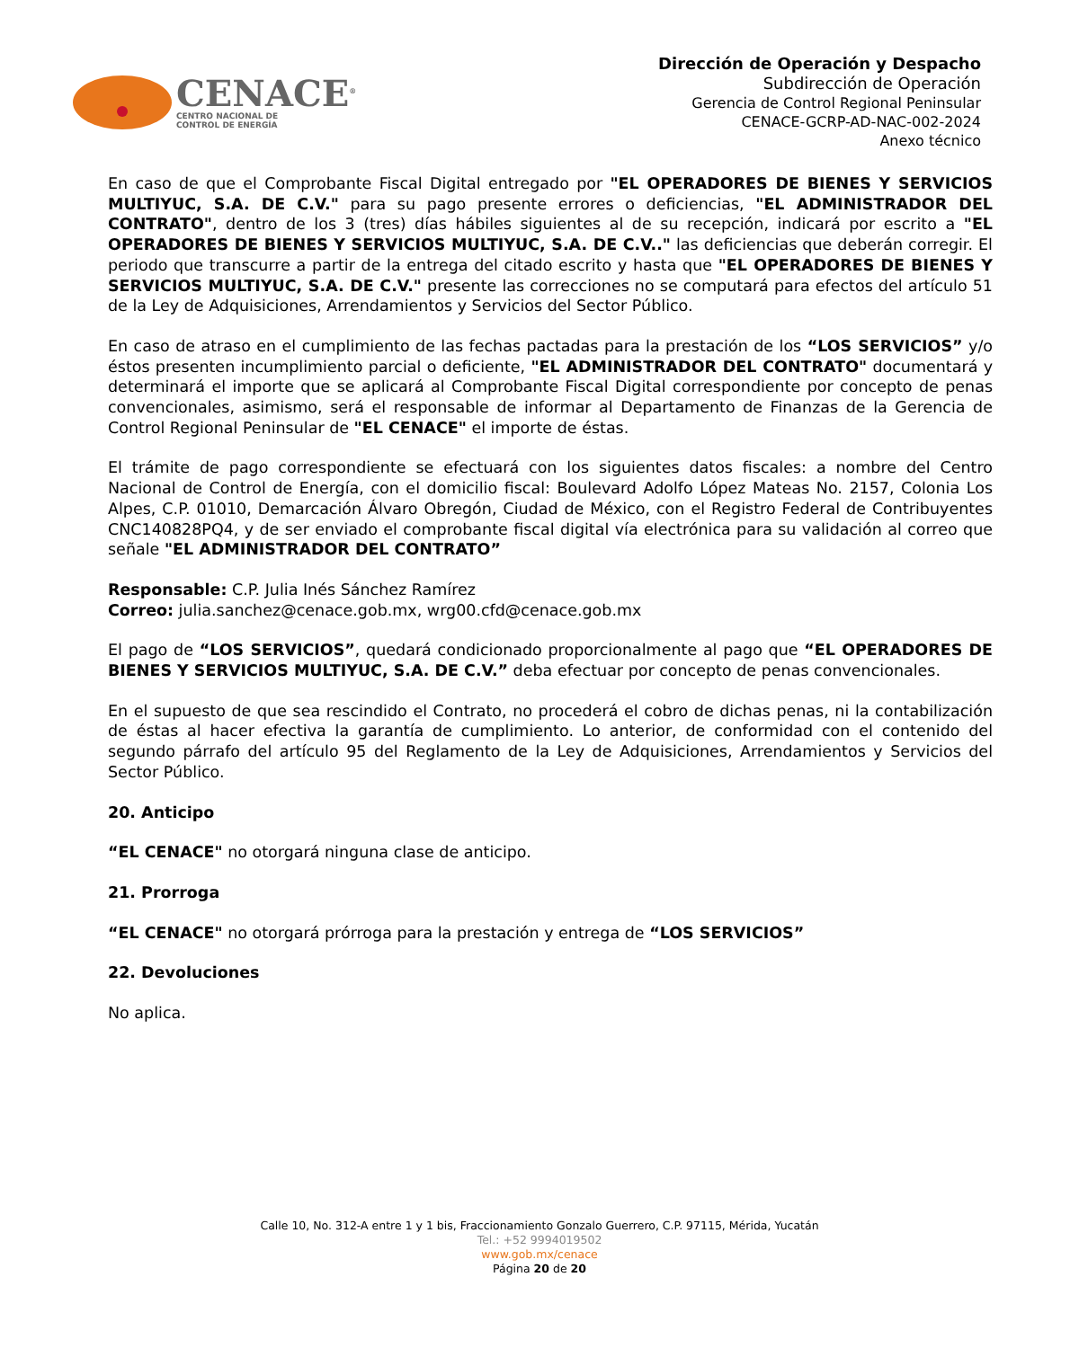CENACE<sup>®</sup>
CENTRO NACIONAL DE
CONTROL DE ENERGÍA
Dirección de Operación y Despacho
Subdirección de Operación
Gerencia de Control Regional Peninsular
CENACE-GCRP-AD-NAC-002-2024
Anexo técnico
En caso de que el Comprobante Fiscal Digital entregado por "EL OPERADORES DE BIENES Y SERVICIOS MULTIYUC, S.A. DE C.V." para su pago presente errores o deficiencias, "EL ADMINISTRADOR DEL CONTRATO", dentro de los 3 (tres) días hábiles siguientes al de su recepción, indicará por escrito a "EL OPERADORES DE BIENES Y SERVICIOS MULTIYUC, S.A. DE C.V.." las deficiencias que deberán corregir. El periodo que transcurre a partir de la entrega del citado escrito y hasta que "EL OPERADORES DE BIENES Y SERVICIOS MULTIYUC, S.A. DE C.V." presente las correcciones no se computará para efectos del artículo 51 de la Ley de Adquisiciones, Arrendamientos y Servicios del Sector Público.
En caso de atraso en el cumplimiento de las fechas pactadas para la prestación de los “LOS SERVICIOS” y/o éstos presenten incumplimiento parcial o deficiente, "EL ADMINISTRADOR DEL CONTRATO" documentará y determinará el importe que se aplicará al Comprobante Fiscal Digital correspondiente por concepto de penas convencionales, asimismo, será el responsable de informar al Departamento de Finanzas de la Gerencia de Control Regional Peninsular de "EL CENACE" el importe de éstas.
El trámite de pago correspondiente se efectuará con los siguientes datos fiscales: a nombre del Centro Nacional de Control de Energía, con el domicilio fiscal: Boulevard Adolfo López Mateas No. 2157, Colonia Los Alpes, C.P. 01010, Demarcación Álvaro Obregón, Ciudad de México, con el Registro Federal de Contribuyentes CNC140828PQ4, y de ser enviado el comprobante fiscal digital vía electrónica para su validación al correo que señale "EL ADMINISTRADOR DEL CONTRATO”
Responsable: C.P. Julia Inés Sánchez Ramírez
Correo: julia.sanchez@cenace.gob.mx, wrg00.cfd@cenace.gob.mx
El pago de “LOS SERVICIOS”, quedará condicionado proporcionalmente al pago que “EL OPERADORES DE BIENES Y SERVICIOS MULTIYUC, S.A. DE C.V.” deba efectuar por concepto de penas convencionales.
En el supuesto de que sea rescindido el Contrato, no procederá el cobro de dichas penas, ni la contabilización de éstas al hacer efectiva la garantía de cumplimiento. Lo anterior, de conformidad con el contenido del segundo párrafo del artículo 95 del Reglamento de la Ley de Adquisiciones, Arrendamientos y Servicios del Sector Público.
20. Anticipo
“EL CENACE" no otorgará ninguna clase de anticipo.
21. Prorroga
“EL CENACE" no otorgará prórroga para la prestación y entrega de “LOS SERVICIOS”
22. Devoluciones
No aplica.
Calle 10, No. 312-A entre 1 y 1 bis, Fraccionamiento Gonzalo Guerrero, C.P. 97115, Mérida, Yucatán
Tel.: +52 9994019502
www.gob.mx/cenace
Página 20 de 20